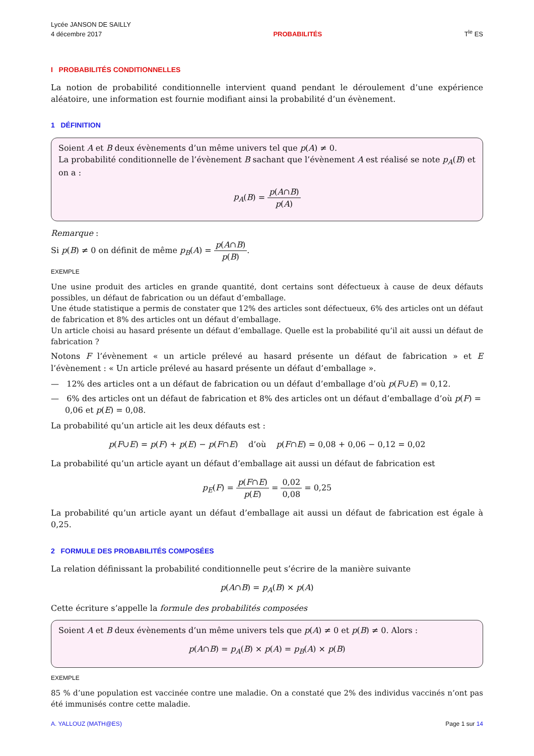Lycée JANSON DE SAILLY
4 décembre 2017
PROBABILITÉS
T<sup>le</sup> ES
I PROBABILITÉS CONDITIONNELLES
La notion de probabilité conditionnelle intervient quand pendant le déroulement d’une expérience aléatoire, une information est fournie modifiant ainsi la probabilité d’un évènement.
1 DÉFINITION
Soient A et B deux évènements d’un même univers tel que p(A) ≠ 0.
La probabilité conditionnelle de l’évènement B sachant que l’évènement A est réalisé se note p<sub>A</sub>(B) et on a :
p<sub>A</sub>(B) = p(A∩B) p(A)
Remarque :
Si p(B) ≠ 0 on définit de même p<sub>B</sub>(A) = p(A∩B) p(B).
EXEMPLE
Une usine produit des articles en grande quantité, dont certains sont défectueux à cause de deux défauts possibles, un défaut de fabrication ou un défaut d’emballage.
Une étude statistique a permis de constater que 12% des articles sont défectueux, 6% des articles ont un défaut de fabrication et 8% des articles ont un défaut d’emballage.
Un article choisi au hasard présente un défaut d’emballage. Quelle est la probabilité qu’il ait aussi un défaut de fabrication ?
Notons F l’évènement « un article prélevé au hasard présente un défaut de fabrication » et E l’évènement : « Un article prélevé au hasard présente un défaut d’emballage ».
— 12% des articles ont a un défaut de fabrication ou un défaut d’emballage d’où p(F∪E) = 0,12.
— 6% des articles ont un défaut de fabrication et 8% des articles ont un défaut d’emballage d’où p(F) = 0,06 et p(E) = 0,08.
La probabilité qu’un article ait les deux défauts est :
p(F∪E) = p(F) + p(E) − p(F∩E) d’où p(F∩E) = 0,08 + 0,06 − 0,12 = 0,02
La probabilité qu’un article ayant un défaut d’emballage ait aussi un défaut de fabrication est
p<sub>E</sub>(F) = p(F∩E) p(E) = 0,02 0,08 = 0,25
La probabilité qu’un article ayant un défaut d’emballage ait aussi un défaut de fabrication est égale à 0,25.
2 FORMULE DES PROBABILITÉS COMPOSÉES
La relation définissant la probabilité conditionnelle peut s’écrire de la manière suivante
p(A∩B) = p<sub>A</sub>(B) × p(A)
Cette écriture s’appelle la formule des probabilités composées
Soient A et B deux évènements d’un même univers tels que p(A) ≠ 0 et p(B) ≠ 0. Alors :
p(A∩B) = p<sub>A</sub>(B) × p(A) = p<sub>B</sub>(A) × p(B)
EXEMPLE
85 % d’une population est vaccinée contre une maladie. On a constaté que 2% des individus vaccinés n’ont pas été immunisés contre cette maladie.
A. YALLOUZ (MATH@ES) Page 1 sur 14